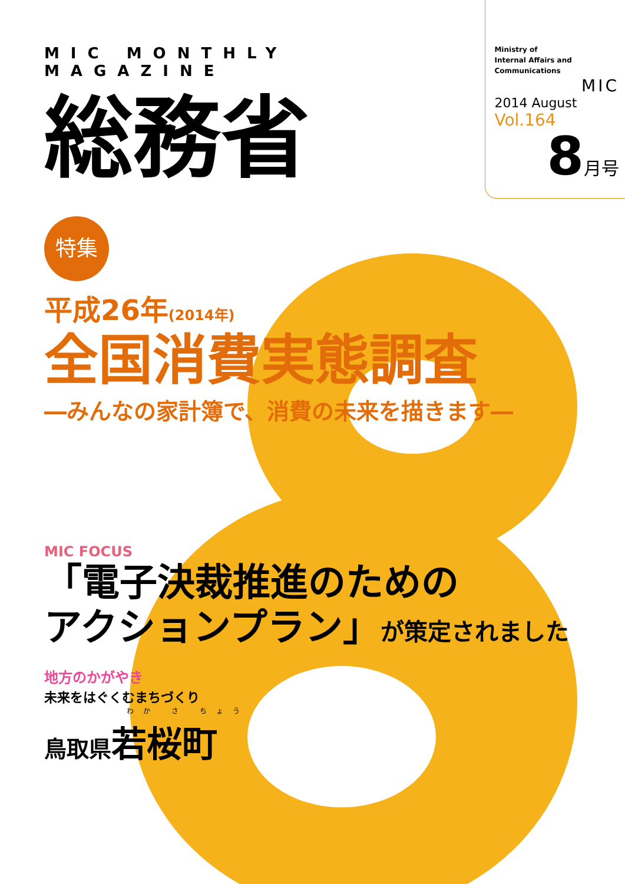MIC MONTHLY MAGAZINE
総務省
Ministry of
Internal Affairs and
Communications
MIC
2014 August
Vol.164
8月号
特集
平成26年(2014年)
全国消費実態調査
―みんなの家計簿で、消費の未来を描きます―
MIC FOCUS
「電子決裁推進のための
アクションプラン」が策定されました
地方のかがやき
未来をはぐくむまちづくり
わか さ ちょう
鳥取県若桜町